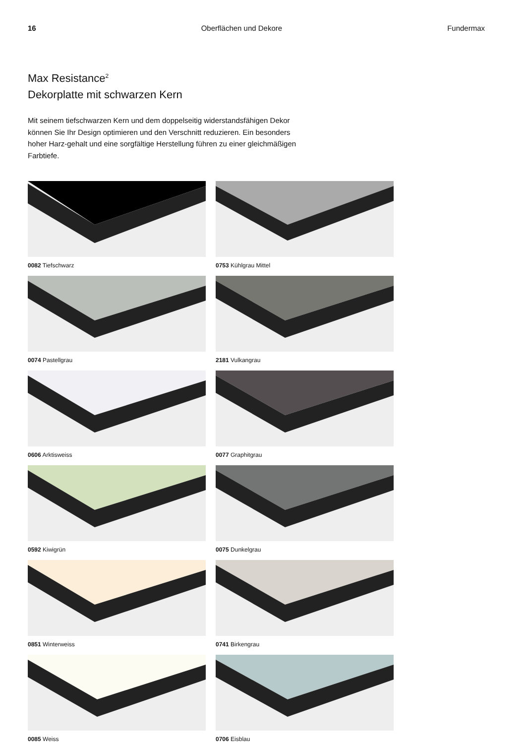16 Oberflächen und Dekore Fundermax
Max Resistance<sup>2</sup>
Dekorplatte mit schwarzen Kern
Mit seinem tiefschwarzen Kern und dem doppelseitig widerstandsfähigen Dekor können Sie Ihr Design optimieren und den Verschnitt reduzieren. Ein besonders hoher Harz-gehalt und eine sorgfältige Herstellung führen zu einer gleichmäßigen Farbtiefe.
0082 Tiefschwarz
0753 Kühlgrau Mittel
0074 Pastellgrau
2181 Vulkangrau
0606 Arktisweiss
0077 Graphitgrau
0592 Kiwigrün
0075 Dunkelgrau
0851 Winterweiss
0741 Birkengrau
0085 Weiss
0706 Eisblau